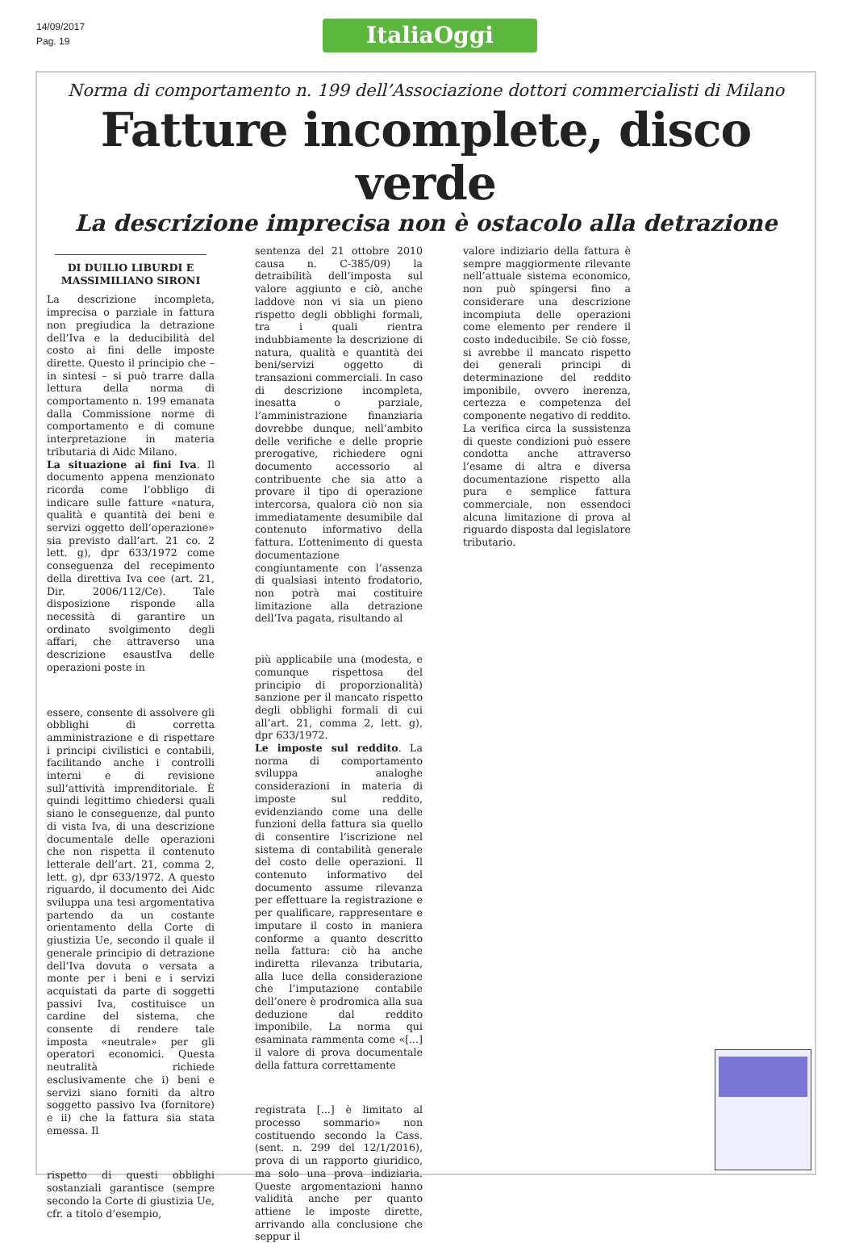14/09/2017
Pag. 19
ItaliaOggi
Norma di comportamento n. 199 dell’Associazione dottori commercialisti di Milano
Fatture incomplete, disco verde
La descrizione imprecisa non è ostacolo alla detrazione
DI DUILIO LIBURDI E MASSIMILIANO SIRONI
La descrizione incompleta, imprecisa o parziale in fattura non pregiudica la detrazione dell’Iva e la deducibilità del costo ai fini delle imposte dirette. Questo il principio che – in sintesi – si può trarre dalla lettura della norma di comportamento n. 199 emanata dalla Commissione norme di comportamento e di comune interpretazione in materia tributaria di Aidc Milano.
La situazione ai fini Iva. Il documento appena menzionato ricorda come l’obbligo di indicare sulle fatture «natura, qualità e quantità dei beni e servizi oggetto dell’operazione» sia previsto dall’art. 21 co. 2 lett. g), dpr 633/1972 come conseguenza del recepimento della direttiva Iva cee (art. 21, Dir. 2006/112/Ce). Tale disposizione risponde alla necessità di garantire un ordinato svolgimento degli affari, che attraverso una descrizione esaustIva delle operazioni poste in
essere, consente di assolvere gli obblighi di corretta amministrazione e di rispettare i principi civilistici e contabili, facilitando anche i controlli interni e di revisione sull’attività imprenditoriale. È quindi legittimo chiedersi quali siano le conseguenze, dal punto di vista Iva, di una descrizione documentale delle operazioni che non rispetta il contenuto letterale dell’art. 21, comma 2, lett. g), dpr 633/1972. A questo riguardo, il documento dei Aidc sviluppa una tesi argomentativa partendo da un costante orientamento della Corte di giustizia Ue, secondo il quale il generale principio di detrazione dell’Iva dovuta o versata a monte per i beni e i servizi acquistati da parte di soggetti passivi Iva, costituisce un cardine del sistema, che consente di rendere tale imposta «neutrale» per gli operatori economici. Questa neutralità richiede esclusivamente che i) beni e servizi siano forniti da altro soggetto passivo Iva (fornitore) e ii) che la fattura sia stata emessa. Il
rispetto di questi obblighi sostanziali garantisce (sempre secondo la Corte di giustizia Ue, cfr. a titolo d’esempio,
sentenza del 21 ottobre 2010 causa n. C-385/09) la detraibilità dell’imposta sul valore aggiunto e ciò, anche laddove non vi sia un pieno rispetto degli obblighi formali, tra i quali rientra indubbiamente la descrizione di natura, qualità e quantità dei beni/servizi oggetto di transazioni commerciali. In caso di descrizione incompleta, inesatta o parziale, l’amministrazione finanziaria dovrebbe dunque, nell’ambito delle verifiche e delle proprie prerogative, richiedere ogni documento accessorio al contribuente che sia atto a provare il tipo di operazione intercorsa, qualora ciò non sia immediatamente desumibile dal contenuto informativo della fattura. L’ottenimento di questa documentazione congiuntamente con l’assenza di qualsiasi intento frodatorio, non potrà mai costituire limitazione alla detrazione dell’Iva pagata, risultando al
più applicabile una (modesta, e comunque rispettosa del principio di proporzionalità) sanzione per il mancato rispetto degli obblighi formali di cui all’art. 21, comma 2, lett. g), dpr 633/1972.
Le imposte sul reddito. La norma di comportamento sviluppa analoghe considerazioni in materia di imposte sul reddito, evidenziando come una delle funzioni della fattura sia quello di consentire l’iscrizione nel sistema di contabilità generale del costo delle operazioni. Il contenuto informativo del documento assume rilevanza per effettuare la registrazione e per qualificare, rappresentare e imputare il costo in maniera conforme a quanto descritto nella fattura: ciò ha anche indiretta rilevanza tributaria, alla luce della considerazione che l’imputazione contabile dell’onere è prodromica alla sua deduzione dal reddito imponibile. La norma qui esaminata rammenta come «[...] il valore di prova documentale della fattura correttamente
registrata [...] è limitato al processo sommario» non costituendo secondo la Cass. (sent. n. 299 del 12/1/2016), prova di un rapporto giuridico, ma solo una prova indiziaria. Queste argomentazioni hanno validità anche per quanto attiene le imposte dirette, arrivando alla conclusione che seppur il
valore indiziario della fattura è sempre maggiormente rilevante nell’attuale sistema economico, non può spingersi fino a considerare una descrizione incompiuta delle operazioni come elemento per rendere il costo indeducibile. Se ciò fosse, si avrebbe il mancato rispetto dei generali principi di determinazione del reddito imponibile, ovvero inerenza, certezza e competenza del componente negativo di reddito. La verifica circa la sussistenza di queste condizioni può essere condotta anche attraverso l’esame di altra e diversa documentazione rispetto alla pura e semplice fattura commerciale, non essendoci alcuna limitazione di prova al riguardo disposta dal legislatore tributario.